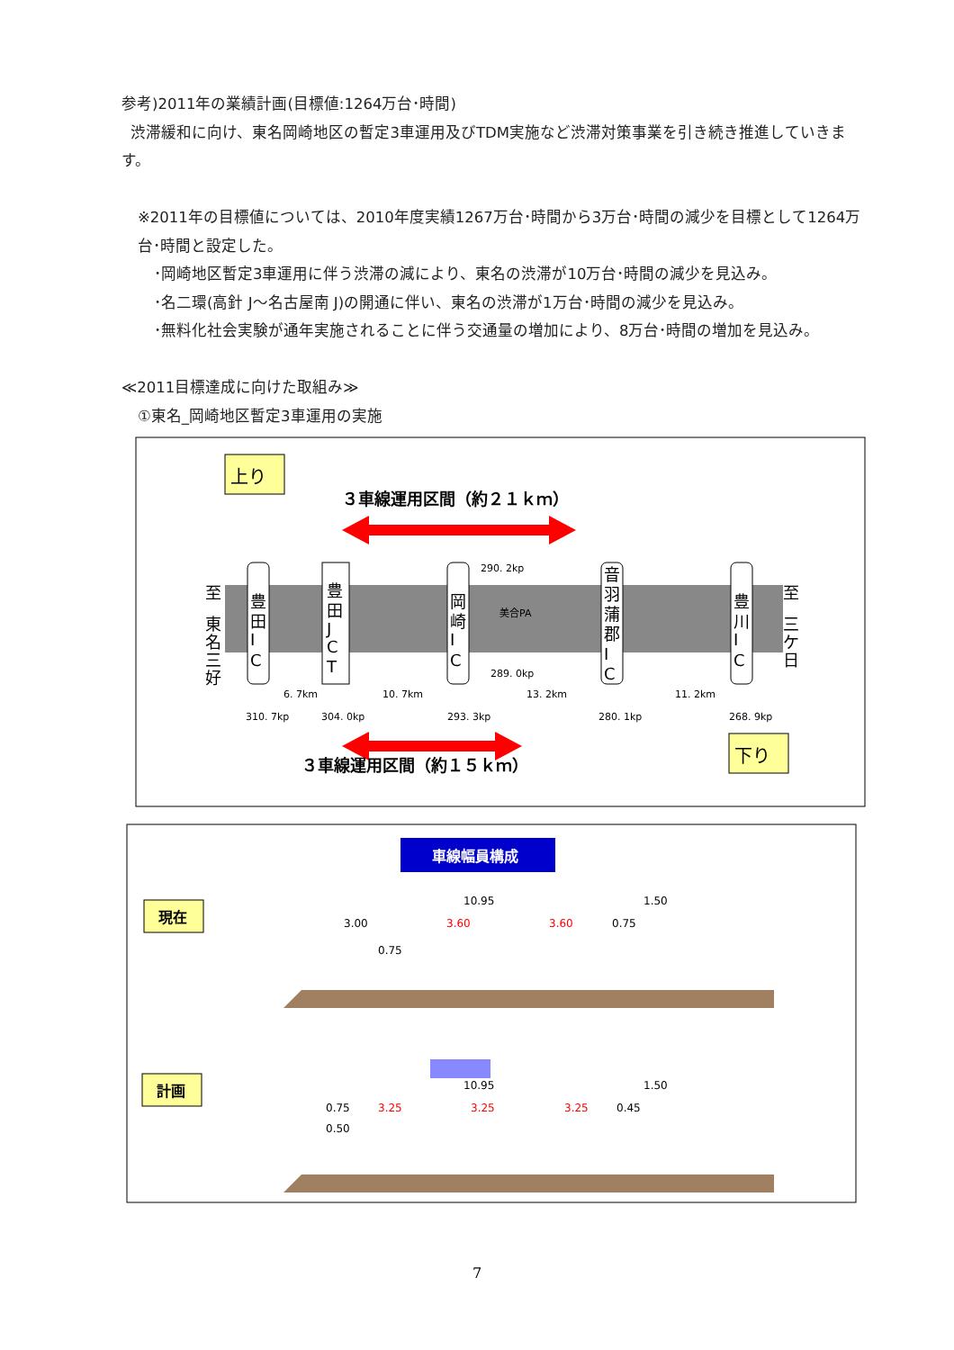参考)2011年の業績計画(目標値:1264万台･時間)
渋滞緩和に向け、東名岡崎地区の暫定3車運用及びTDM実施など渋滞対策事業を引き続き推進していきます。
※2011年の目標値については、2010年度実績1267万台･時間から3万台･時間の減少を目標として1264万台･時間と設定した。
･岡崎地区暫定3車運用に伴う渋滞の減により、東名の渋滞が10万台･時間の減少を見込み。
･名二環(高針 J～名古屋南 J)の開通に伴い、東名の渋滞が1万台･時間の減少を見込み。
･無料化社会実験が通年実施されることに伴う交通量の増加により、8万台･時間の増加を見込み。
≪2011目標達成に向けた取組み≫
①東名_岡崎地区暫定3車運用の実施
上り
３車線運用区間（約２１ｋｍ）
至
東
名
三
好
至
三
ケ
日
豊
田
I
C
豊
田
J
C
T
岡
崎
I
C
音
羽
蒲
郡
I
C
豊
川
I
C
290. 2kp
289. 0kp
美合PA
6. 7km
10. 7km
13. 2km
11. 2km
310. 7kp
304. 0kp
293. 3kp
280. 1kp
268. 9kp
３車線運用区間（約１５ｋｍ）
下り
車線幅員構成
現在
10.95
1.50
3.00
3.60
3.60
0.75
0.75
計画
10.95
1.50
0.75
3.25
3.25
3.25
0.45
0.50
7